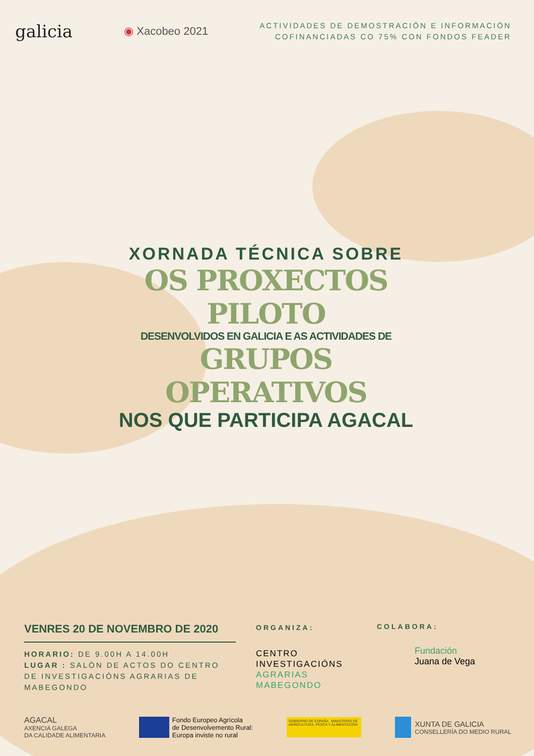galicia
◉ Xacobeo 2021
ACTIVIDADES DE DEMOSTRACIÓN E INFORMACIÓN
COFINANCIADAS CO 75% CON FONDOS FEADER
XORNADA TÉCNICA SOBRE
OS PROXECTOS PILOTO
DESENVOLVIDOS EN GALICIA E AS ACTIVIDADES DE
GRUPOS OPERATIVOS
NOS QUE PARTICIPA AGACAL
VENRES 20 DE NOVEMBRO DE 2020
HORARIO: DE 9.00H A 14.00H
LUGAR : SALÓN DE ACTOS DO CENTRO DE INVESTIGACIÓNS AGRARIAS DE MABEGONDO
ORGANIZA:
CENTRO
INVESTIGACIÓNS
AGRARIAS
MABEGONDO
COLABORA:
Fundación
Juana de Vega
AGACAL
AXENCIA GALEGA
DA CALIDADE ALIMENTARIA
Fondo Europeo Agrícola
de Desenvolvemento Rural:
Europa inviste no rural
GOBIERNO DE ESPAÑA MINISTERIO DE AGRICULTURA, PESCA Y ALIMENTACIÓN
XUNTA DE GALICIA
CONSELLERÍA DO MEDIO RURAL